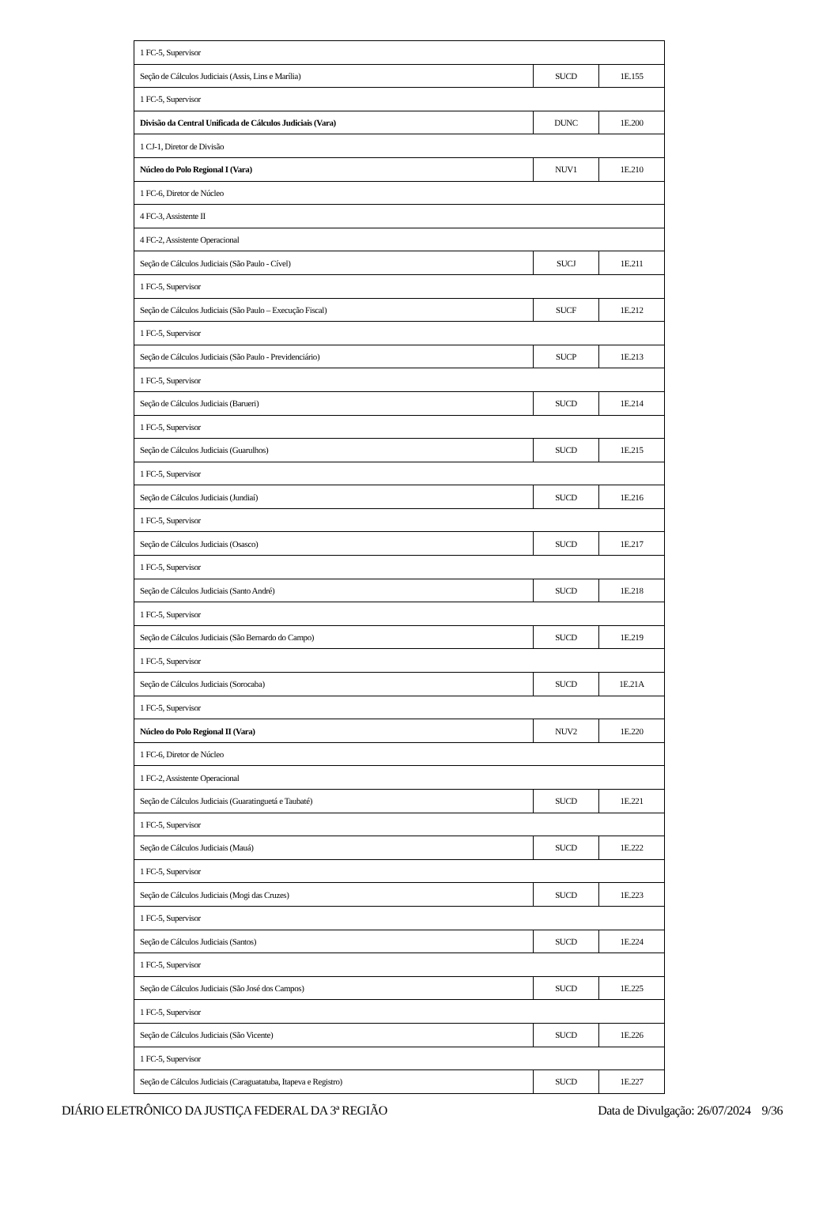| 1 FC-5, Supervisor | | |
| Seção de Cálculos Judiciais (Assis, Lins e Marília) | SUCD | 1E.155 |
| 1 FC-5, Supervisor | | |
| Divisão da Central Unificada de Cálculos Judiciais (Vara) | DUNC | 1E.200 |
| 1 CJ-1, Diretor de Divisão | | |
| Núcleo do Polo Regional I (Vara) | NUV1 | 1E.210 |
| 1 FC-6, Diretor de Núcleo | | |
| 4 FC-3, Assistente II | | |
| 4 FC-2, Assistente Operacional | | |
| Seção de Cálculos Judiciais (São Paulo - Cível) | SUCJ | 1E.211 |
| 1 FC-5, Supervisor | | |
| Seção de Cálculos Judiciais (São Paulo – Execução Fiscal) | SUCF | 1E.212 |
| 1 FC-5, Supervisor | | |
| Seção de Cálculos Judiciais (São Paulo - Previdenciário) | SUCP | 1E.213 |
| 1 FC-5, Supervisor | | |
| Seção de Cálculos Judiciais (Barueri) | SUCD | 1E.214 |
| 1 FC-5, Supervisor | | |
| Seção de Cálculos Judiciais (Guarulhos) | SUCD | 1E.215 |
| 1 FC-5, Supervisor | | |
| Seção de Cálculos Judiciais (Jundiaí) | SUCD | 1E.216 |
| 1 FC-5, Supervisor | | |
| Seção de Cálculos Judiciais (Osasco) | SUCD | 1E.217 |
| 1 FC-5, Supervisor | | |
| Seção de Cálculos Judiciais (Santo André) | SUCD | 1E.218 |
| 1 FC-5, Supervisor | | |
| Seção de Cálculos Judiciais (São Bernardo do Campo) | SUCD | 1E.219 |
| 1 FC-5, Supervisor | | |
| Seção de Cálculos Judiciais (Sorocaba) | SUCD | 1E.21A |
| 1 FC-5, Supervisor | | |
| Núcleo do Polo Regional II (Vara) | NUV2 | 1E.220 |
| 1 FC-6, Diretor de Núcleo | | |
| 1 FC-2, Assistente Operacional | | |
| Seção de Cálculos Judiciais (Guaratinguetá e Taubaté) | SUCD | 1E.221 |
| 1 FC-5, Supervisor | | |
| Seção de Cálculos Judiciais (Mauá) | SUCD | 1E.222 |
| 1 FC-5, Supervisor | | |
| Seção de Cálculos Judiciais (Mogi das Cruzes) | SUCD | 1E.223 |
| 1 FC-5, Supervisor | | |
| Seção de Cálculos Judiciais (Santos) | SUCD | 1E.224 |
| 1 FC-5, Supervisor | | |
| Seção de Cálculos Judiciais (São José dos Campos) | SUCD | 1E.225 |
| 1 FC-5, Supervisor | | |
| Seção de Cálculos Judiciais (São Vicente) | SUCD | 1E.226 |
| 1 FC-5, Supervisor | | |
| Seção de Cálculos Judiciais (Caraguatatuba, Itapeva e Registro) | SUCD | 1E.227 |
DIÁRIO ELETRÔNICO DA JUSTIÇA FEDERAL DA 3ª REGIÃO Data de Divulgação: 26/07/2024 9/36